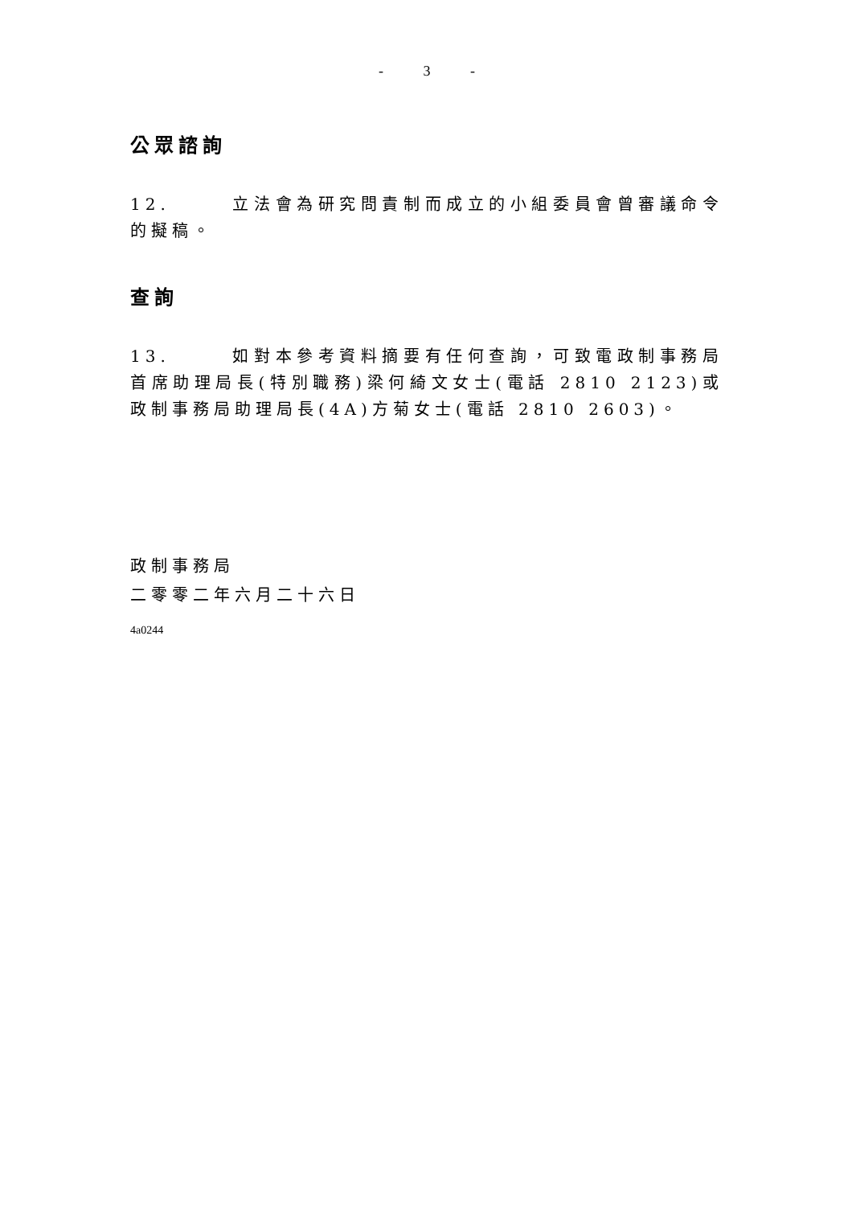- 3 -
公眾諮詢
12. 立法會為研究問責制而成立的小組委員會曾審議命令的擬稿。
查詢
13. 如對本參考資料摘要有任何查詢，可致電政制事務局首席助理局長(特別職務)梁何綺文女士(電話 2810 2123)或政制事務局助理局長(4A)方菊女士(電話 2810 2603)。
政制事務局
二零零二年六月二十六日
4a0244